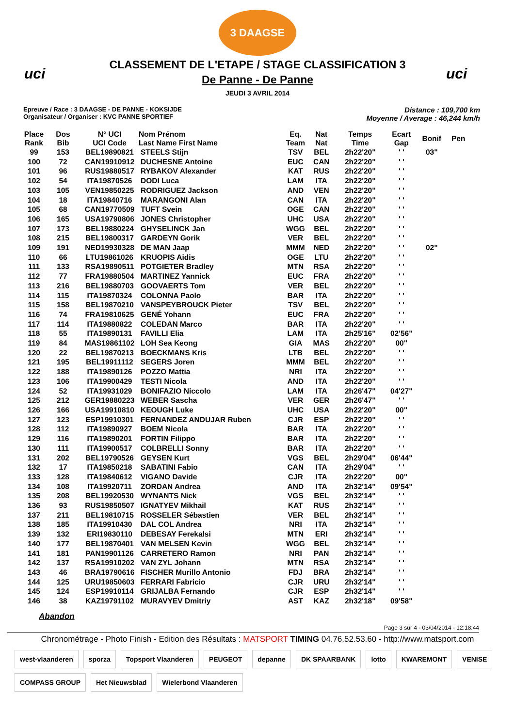uci uci
3 DAAGSE
CLASSEMENT DE L'ETAPE / STAGE CLASSIFICATION 3
De Panne - De Panne
JEUDI 3 AVRIL 2014
Epreuve / Race : 3 DAAGSE - DE PANNE - KOKSIJDE
Organisateur / Organiser : KVC PANNE SPORTIEF
Distance : 109,700 km
Moyenne / Average : 46,244 km/h
| Place Rank | Dos Bib | N° UCI UCI Code | Nom Prénom Last Name First Name | Eq. Team | Nat Nat | Temps Time | Ecart Gap | Bonif | Pen |
| --- | --- | --- | --- | --- | --- | --- | --- | --- | --- |
| 99 | 153 | BEL19890821 | STEELS Stijn | TSV | BEL | 2h22'20" | ' ' | 03" | |
| 100 | 72 | CAN19910912 | DUCHESNE Antoine | EUC | CAN | 2h22'20" | ' ' | | |
| 101 | 96 | RUS19880517 | RYBAKOV Alexander | KAT | RUS | 2h22'20" | ' ' | | |
| 102 | 54 | ITA19870526 | DODI Luca | LAM | ITA | 2h22'20" | ' ' | | |
| 103 | 105 | VEN19850225 | RODRIGUEZ Jackson | AND | VEN | 2h22'20" | ' ' | | |
| 104 | 18 | ITA19840716 | MARANGONI Alan | CAN | ITA | 2h22'20" | ' ' | | |
| 105 | 68 | CAN19770509 | TUFT Svein | OGE | CAN | 2h22'20" | ' ' | | |
| 106 | 165 | USA19790806 | JONES Christopher | UHC | USA | 2h22'20" | ' ' | | |
| 107 | 173 | BEL19880224 | GHYSELINCK Jan | WGG | BEL | 2h22'20" | ' ' | | |
| 108 | 215 | BEL19800317 | GARDEYN Gorik | VER | BEL | 2h22'20" | ' ' | | |
| 109 | 191 | NED19930328 | DE MAN Jaap | MMM | NED | 2h22'20" | ' ' | 02" | |
| 110 | 66 | LTU19861026 | KRUOPIS Aidis | OGE | LTU | 2h22'20" | ' ' | | |
| 111 | 133 | RSA19890511 | POTGIETER Bradley | MTN | RSA | 2h22'20" | ' ' | | |
| 112 | 77 | FRA19880504 | MARTINEZ Yannick | EUC | FRA | 2h22'20" | ' ' | | |
| 113 | 216 | BEL19880703 | GOOVAERTS Tom | VER | BEL | 2h22'20" | ' ' | | |
| 114 | 115 | ITA19870324 | COLONNA Paolo | BAR | ITA | 2h22'20" | ' ' | | |
| 115 | 158 | BEL19870210 | VANSPEYBROUCK Pieter | TSV | BEL | 2h22'20" | ' ' | | |
| 116 | 74 | FRA19810625 | GENÉ Yohann | EUC | FRA | 2h22'20" | ' ' | | |
| 117 | 114 | ITA19880822 | COLEDAN Marco | BAR | ITA | 2h22'20" | ' ' | | |
| 118 | 55 | ITA19890131 | FAVILLI Elia | LAM | ITA | 2h25'16" | 02'56" | | |
| 119 | 84 | MAS19861102 | LOH Sea Keong | GIA | MAS | 2h22'20" | 00" | | |
| 120 | 22 | BEL19870213 | BOECKMANS Kris | LTB | BEL | 2h22'20" | ' ' | | |
| 121 | 195 | BEL19911112 | SEGERS Joren | MMM | BEL | 2h22'20" | ' ' | | |
| 122 | 188 | ITA19890126 | POZZO Mattia | NRI | ITA | 2h22'20" | ' ' | | |
| 123 | 106 | ITA19900429 | TESTI Nicola | AND | ITA | 2h22'20" | ' ' | | |
| 124 | 52 | ITA19931029 | BONIFAZIO Niccolo | LAM | ITA | 2h26'47" | 04'27" | | |
| 125 | 212 | GER19880223 | WEBER Sascha | VER | GER | 2h26'47" | ' ' | | |
| 126 | 166 | USA19910810 | KEOUGH Luke | UHC | USA | 2h22'20" | 00" | | |
| 127 | 123 | ESP19910301 | FERNANDEZ ANDUJAR Ruben | CJR | ESP | 2h22'20" | ' ' | | |
| 128 | 112 | ITA19890927 | BOEM Nicola | BAR | ITA | 2h22'20" | ' ' | | |
| 129 | 116 | ITA19890201 | FORTIN Filippo | BAR | ITA | 2h22'20" | ' ' | | |
| 130 | 111 | ITA19900517 | COLBRELLI Sonny | BAR | ITA | 2h22'20" | ' ' | | |
| 131 | 202 | BEL19790526 | GEYSEN Kurt | VGS | BEL | 2h29'04" | 06'44" | | |
| 132 | 17 | ITA19850218 | SABATINI Fabio | CAN | ITA | 2h29'04" | ' ' | | |
| 133 | 128 | ITA19840612 | VIGANO Davide | CJR | ITA | 2h22'20" | 00" | | |
| 134 | 108 | ITA19920711 | ZORDAN Andrea | AND | ITA | 2h32'14" | 09'54" | | |
| 135 | 208 | BEL19920530 | WYNANTS Nick | VGS | BEL | 2h32'14" | ' ' | | |
| 136 | 93 | RUS19850507 | IGNATYEV Mikhail | KAT | RUS | 2h32'14" | ' ' | | |
| 137 | 211 | BEL19810715 | ROSSELER Sébastien | VER | BEL | 2h32'14" | ' ' | | |
| 138 | 185 | ITA19910430 | DAL COL Andrea | NRI | ITA | 2h32'14" | ' ' | | |
| 139 | 132 | ERI19830110 | DEBESAY Ferekalsi | MTN | ERI | 2h32'14" | ' ' | | |
| 140 | 177 | BEL19870401 | VAN MELSEN Kevin | WGG | BEL | 2h32'14" | ' ' | | |
| 141 | 181 | PAN19901126 | CARRETERO Ramon | NRI | PAN | 2h32'14" | ' ' | | |
| 142 | 137 | RSA19910202 | VAN ZYL Johann | MTN | RSA | 2h32'14" | ' ' | | |
| 143 | 46 | BRA19790616 | FISCHER Murillo Antonio | FDJ | BRA | 2h32'14" | ' ' | | |
| 144 | 125 | URU19850603 | FERRARI Fabricio | CJR | URU | 2h32'14" | ' ' | | |
| 145 | 124 | ESP19910114 | GRIJALBA Fernando | CJR | ESP | 2h32'14" | ' ' | | |
| 146 | 38 | KAZ19791102 | MURAVYEV Dmitriy | AST | KAZ | 2h32'18" | 09'58" | | |
Abandon
Page 3 sur 4 - 03/04/2014 - 12:18:44
Chronométrage - Photo Finish - Edition des Résultats : MATSPORT TIMING 04.76.52.53.60 - http://www.matsport.com
west-vlaanderen sporza Topsport Vlaanderen PEUGEOT depanne DK SPAARBANK lotto KWAREMONT VENISE COMPASS GROUP Het Nieuwsblad Wielerbond Vlaanderen